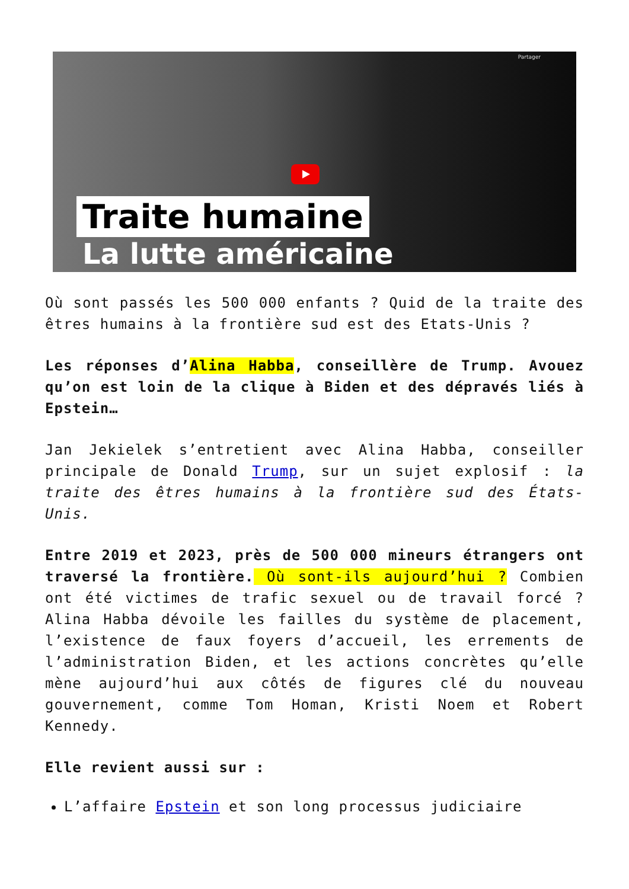Partager
Traite humaine
La lutte américaine
Où sont passés les 500 000 enfants ? Quid de la traite des êtres humains à la frontière sud est des Etats-Unis ?
Les réponses d’Alina Habba, conseillère de Trump. Avouez qu’on est loin de la clique à Biden et des dépravés liés à Epstein…
Jan Jekielek s’entretient avec Alina Habba, conseiller principale de Donald Trump, sur un sujet explosif : la traite des êtres humains à la frontière sud des États-Unis.
Entre 2019 et 2023, près de 500 000 mineurs étrangers ont traversé la frontière. Où sont-ils aujourd’hui ? Combien ont été victimes de trafic sexuel ou de travail forcé ? Alina Habba dévoile les failles du système de placement, l’existence de faux foyers d’accueil, les errements de l’administration Biden, et les actions concrètes qu’elle mène aujourd’hui aux côtés de figures clé du nouveau gouvernement, comme Tom Homan, Kristi Noem et Robert Kennedy.
Elle revient aussi sur :
L’affaire Epstein et son long processus judiciaire